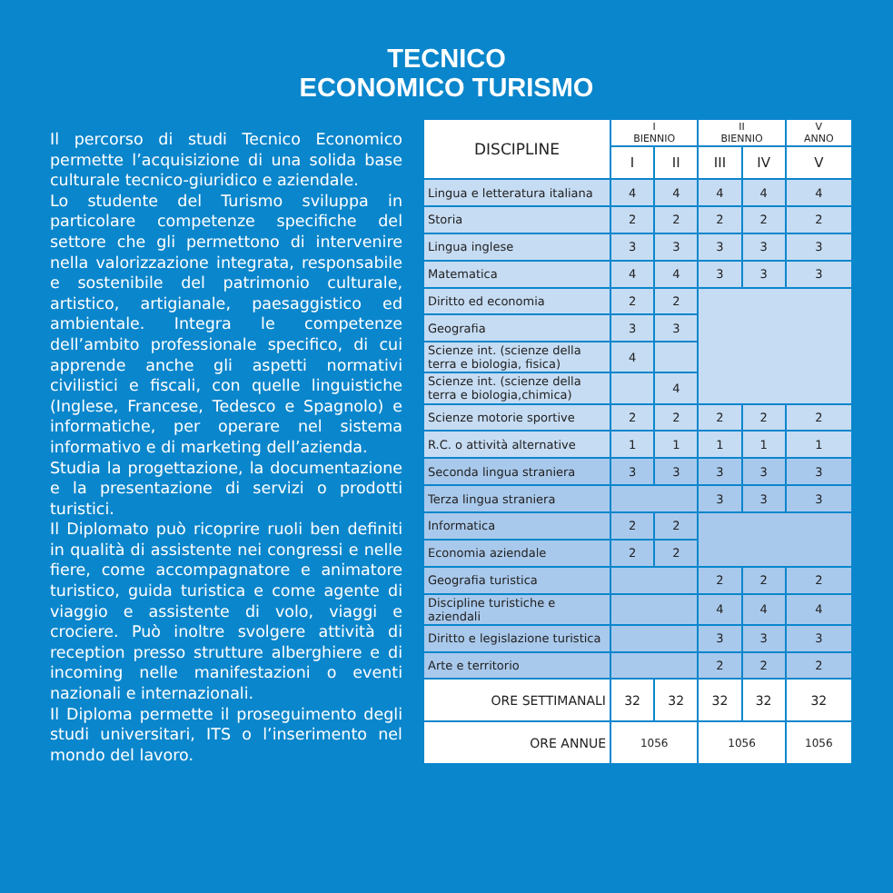TECNICO
ECONOMICO TURISMO
Il percorso di studi Tecnico Economico permette l’acquisizione di una solida base culturale tecnico-giuridico e aziendale.
Lo studente del Turismo sviluppa in particolare competenze specifiche del settore che gli permettono di intervenire nella valorizzazione integrata, responsabile e sostenibile del patrimonio culturale, artistico, artigianale, paesaggistico ed ambientale. Integra le competenze dell’ambito professionale specifico, di cui apprende anche gli aspetti normativi civilistici e fiscali, con quelle linguistiche (Inglese, Francese, Tedesco e Spagnolo) e informatiche, per operare nel sistema informativo e di marketing dell’azienda.
Studia la progettazione, la documentazione e la presentazione di servizi o prodotti turistici.
Il Diplomato può ricoprire ruoli ben definiti in qualità di assistente nei congressi e nelle fiere, come accompagnatore e animatore turistico, guida turistica e come agente di viaggio e assistente di volo, viaggi e crociere. Può inoltre svolgere attività di reception presso strutture alberghiere e di incoming nelle manifestazioni o eventi nazionali e internazionali.
Il Diploma permette il proseguimento degli studi universitari, ITS o l’inserimento nel mondo del lavoro.
| DISCIPLINE | I BIENNIO | | II BIENNIO | | V ANNO |
| --- | --- | --- | --- | --- | --- |
| | I | II | III | IV | V |
| Lingua e letteratura italiana | 4 | 4 | 4 | 4 | 4 |
| Storia | 2 | 2 | 2 | 2 | 2 |
| Lingua inglese | 3 | 3 | 3 | 3 | 3 |
| Matematica | 4 | 4 | 3 | 3 | 3 |
| Diritto ed economia | 2 | 2 | | | |
| Geografia | 3 | 3 | | | |
| Scienze int. (scienze della terra e biologia, fisica) | 4 | | | | |
| Scienze int. (scienze della terra e biologia,chimica) | | 4 | | | |
| Scienze motorie sportive | 2 | 2 | 2 | 2 | 2 |
| R.C. o attività alternative | 1 | 1 | 1 | 1 | 1 |
| Seconda lingua straniera | 3 | 3 | 3 | 3 | 3 |
| Terza lingua straniera | | | 3 | 3 | 3 |
| Informatica | 2 | 2 | | | |
| Economia aziendale | 2 | 2 | | | |
| Geografia turistica | | | 2 | 2 | 2 |
| Discipline turistiche e aziendali | | | 4 | 4 | 4 |
| Diritto e legislazione turistica | | | 3 | 3 | 3 |
| Arte e territorio | | | 2 | 2 | 2 |
| ORE SETTIMANALI | 32 | 32 | 32 | 32 | 32 |
| ORE ANNUE | 1056 | | 1056 | | 1056 |